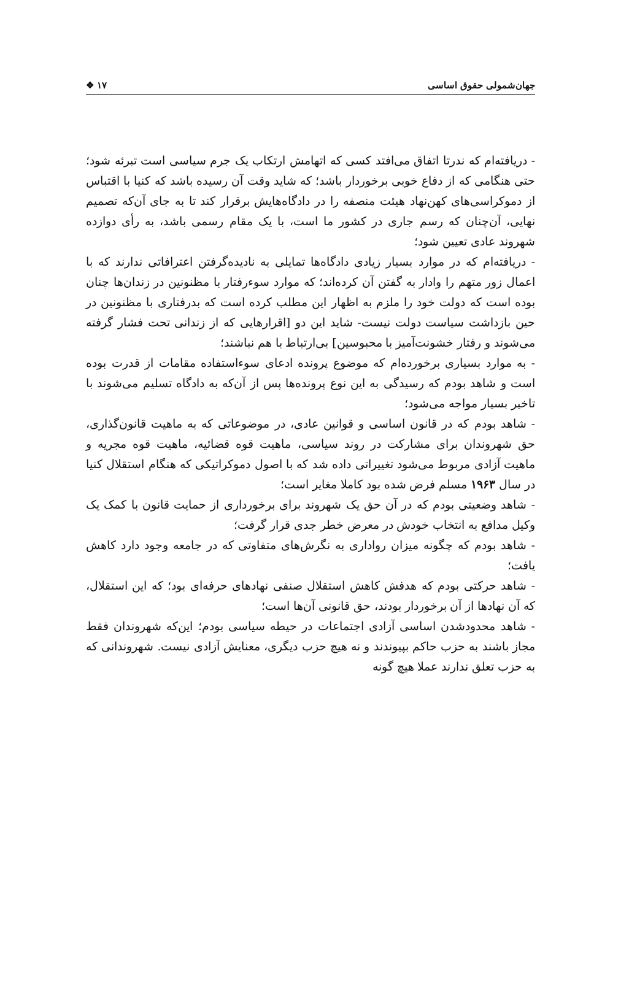جهان‌شمولی حقوق اساسی ۱۷ ❖
- دریافته‌ام که ندرتا اتفاق می‌افتد کسی که اتهامش ارتکاب یک جرم سیاسی است تبرئه شود؛ حتی هنگامی که از دفاع خوبی برخوردار باشد؛ که شاید وقت آن رسیده باشد که کنیا با اقتباس از دموکراسی‌های کهن‌نهاد هیئت منصفه را در دادگاه‌هایش برقرار کند تا به جای آن‌که تصمیم نهایی، آن‌چنان که رسم جاری در کشور ما است، با یک مقام رسمی باشد، به رأی دوازده شهروند عادی تعیین شود؛
- دریافته‌ام که در موارد بسیار زیادی دادگاه‌ها تمایلی به نادیده‌گرفتن اعترافاتی ندارند که با اعمال زور متهم را وادار به گفتن آن کرده‌اند؛ که موارد سوءرفتار با مظنونین در زندان‌ها چنان بوده است که دولت خود را ملزم به اظهار این مطلب کرده است که بدرفتاری با مظنونین در حین بازداشت سیاست دولت نیست- شاید این دو [اقرارهایی که از زندانی تحت فشار گرفته می‌شوند و رفتار خشونت‌آمیز با محبوسین] بی‌ارتباط با هم نباشند؛
- به موارد بسیاری برخورده‌ام که موضوع پرونده ادعای سوءاستفاده مقامات از قدرت بوده است و شاهد بودم که رسیدگی به این نوع پرونده‌ها پس از آن‌که به دادگاه تسلیم می‌شوند با تاخیر بسیار مواجه می‌شود؛
- شاهد بودم که در قانون اساسی و قوانین عادی، در موضوعاتی که به ماهیت قانون‌گذاری، حق شهروندان برای مشارکت در روند سیاسی، ماهیت قوه قضائیه، ماهیت قوه مجریه و ماهیت آزادی مربوط می‌شود تغییراتی داده شد که با اصول دموکراتیکی که هنگام استقلال کنیا در سال ۱۹۶۳ مسلم فرض شده بود کاملا مغایر است؛
- شاهد وضعیتی بودم که در آن حق یک شهروند برای برخورداری از حمایت قانون با کمک یک وکیل مدافع به انتخاب خودش در معرض خطر جدی قرار گرفت؛
- شاهد بودم که چگونه میزان رواداری به نگرش‌های متفاوتی که در جامعه وجود دارد کاهش یافت؛
- شاهد حرکتی بودم که هدفش کاهش استقلال صنفی نهادهای حرفه‌ای بود؛ که این استقلال، که آن نهادها از آن برخوردار بودند، حق قانونی آن‌ها است؛
- شاهد محدودشدن اساسی آزادی اجتماعات در حیطه سیاسی بودم؛ این‌که شهروندان فقط مجاز باشند به حزب حاکم بپیوندند و نه هیچ حزب دیگری، معنایش آزادی نیست. شهروندانی که به حزب تعلق ندارند عملا هیچ گونه